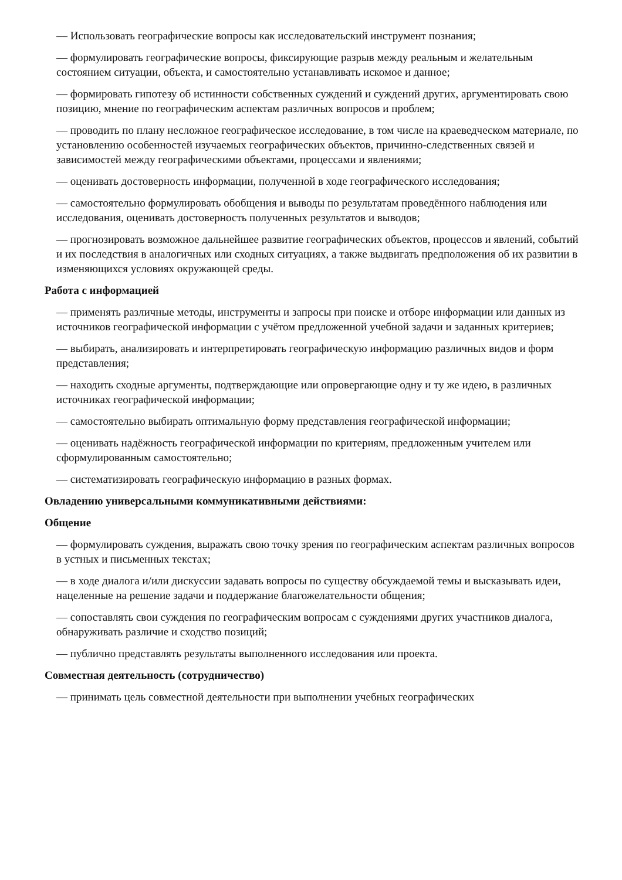— Использовать географические вопросы как исследовательский инструмент познания;
— формулировать географические вопросы, фиксирующие разрыв между реальным и желательным состоянием ситуации, объекта, и самостоятельно устанавливать искомое и данное;
— формировать гипотезу об истинности собственных суждений и суждений других, аргументировать свою позицию, мнение по географическим аспектам различных вопросов и проблем;
— проводить по плану несложное географическое исследование, в том числе на краеведческом материале, по установлению особенностей изучаемых географических объектов, причинно-следственных связей и зависимостей между географическими объектами, процессами и явлениями;
— оценивать достоверность информации, полученной в ходе географического исследования;
— самостоятельно формулировать обобщения и выводы по результатам проведённого наблюдения или исследования, оценивать достоверность полученных результатов и выводов;
— прогнозировать возможное дальнейшее развитие географических объектов, процессов и явлений, событий и их последствия в аналогичных или сходных ситуациях, а также выдвигать предположения об их развитии в изменяющихся условиях окружающей среды.
Работа с информацией
— применять различные методы, инструменты и запросы при поиске и отборе информации или данных из источников географической информации с учётом предложенной учебной задачи и заданных критериев;
— выбирать, анализировать и интерпретировать географическую информацию различных видов и форм представления;
— находить сходные аргументы, подтверждающие или опровергающие одну и ту же идею, в различных источниках географической информации;
— самостоятельно выбирать оптимальную форму представления географической информации;
— оценивать надёжность географической информации по критериям, предложенным учителем или сформулированным самостоятельно;
— систематизировать географическую информацию в разных формах.
Овладению универсальными коммуникативными действиями:
Общение
— формулировать суждения, выражать свою точку зрения по географическим аспектам различных вопросов в устных и письменных текстах;
— в ходе диалога и/или дискуссии задавать вопросы по существу обсуждаемой темы и высказывать идеи, нацеленные на решение задачи и поддержание благожелательности общения;
— сопоставлять свои суждения по географическим вопросам с суждениями других участников диалога, обнаруживать различие и сходство позиций;
— публично представлять результаты выполненного исследования или проекта.
Совместная деятельность (сотрудничество)
— принимать цель совместной деятельности при выполнении учебных географических